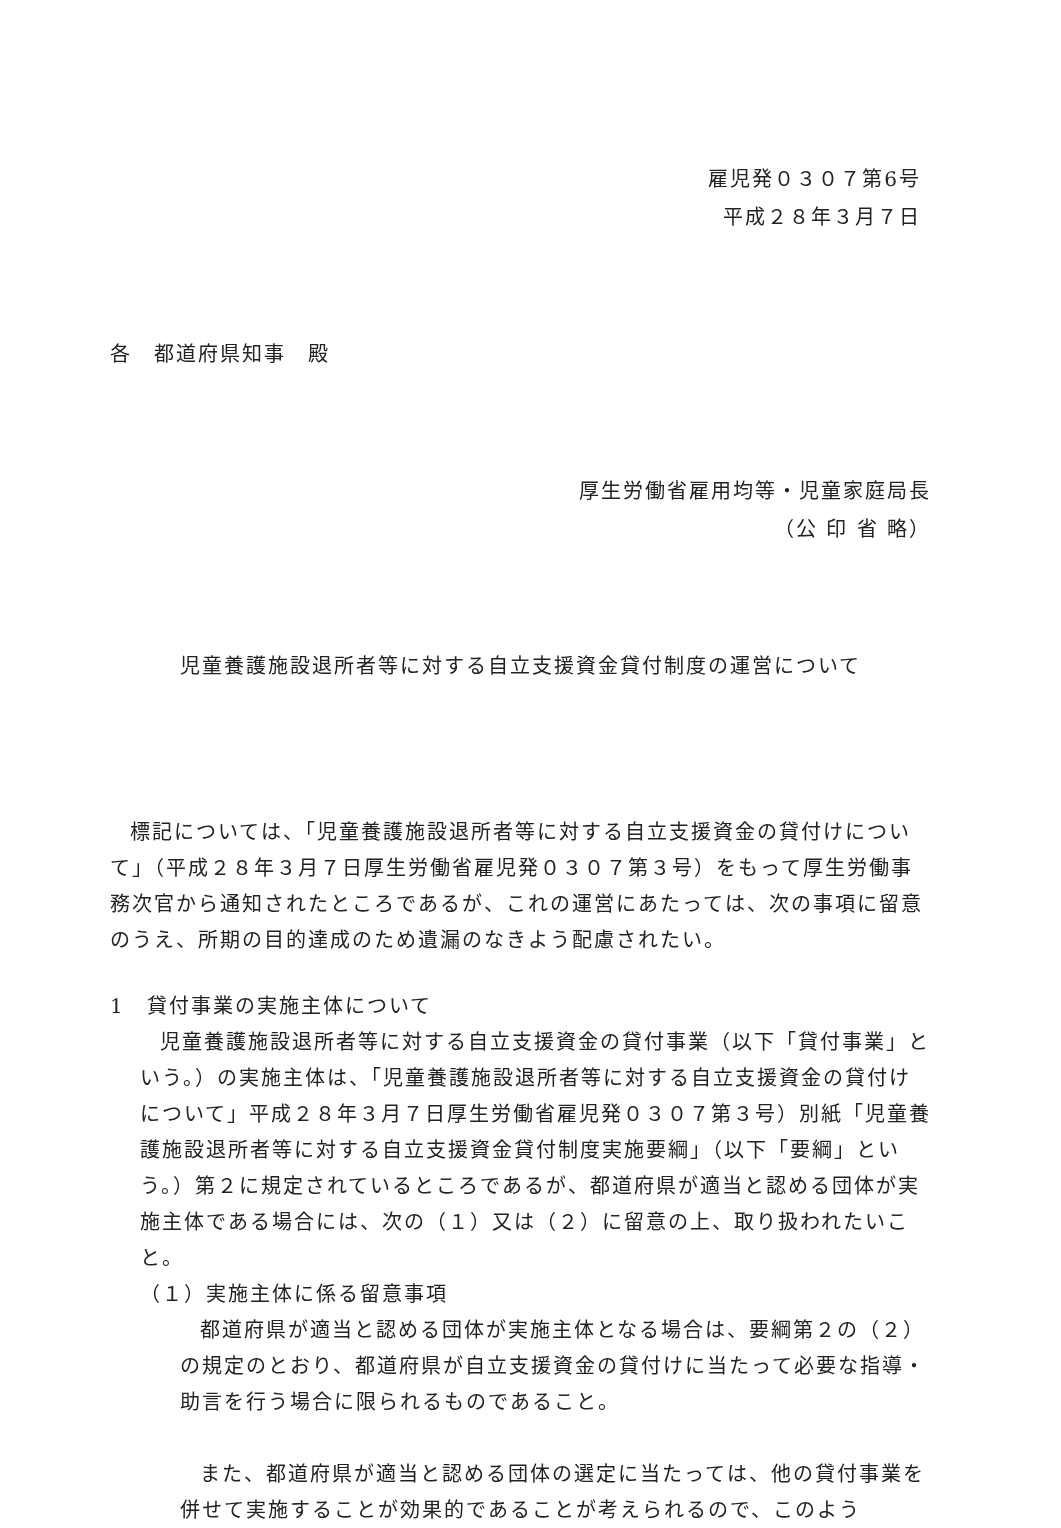雇児発０３０７第6号
平成２８年３月７日
各　都道府県知事　殿
厚生労働省雇用均等・児童家庭局長
（公 印 省 略）
児童養護施設退所者等に対する自立支援資金貸付制度の運営について
標記については、「児童養護施設退所者等に対する自立支援資金の貸付けについて」（平成２８年３月７日厚生労働省雇児発０３０７第３号）をもって厚生労働事務次官から通知されたところであるが、これの運営にあたっては、次の事項に留意のうえ、所期の目的達成のため遺漏のなきよう配慮されたい。
1　貸付事業の実施主体について
児童養護施設退所者等に対する自立支援資金の貸付事業（以下「貸付事業」という。）の実施主体は、「児童養護施設退所者等に対する自立支援資金の貸付けについて」平成２８年３月７日厚生労働省雇児発０３０７第３号）別紙「児童養護施設退所者等に対する自立支援資金貸付制度実施要綱」（以下「要綱」という。）第２に規定されているところであるが、都道府県が適当と認める団体が実施主体である場合には、次の（１）又は（２）に留意の上、取り扱われたいこと。
（１）実施主体に係る留意事項
都道府県が適当と認める団体が実施主体となる場合は、要綱第２の（２）の規定のとおり、都道府県が自立支援資金の貸付けに当たって必要な指導・助言を行う場合に限られるものであること。
また、都道府県が適当と認める団体の選定に当たっては、他の貸付事業を併せて実施することが効果的であることが考えられるので、このよう